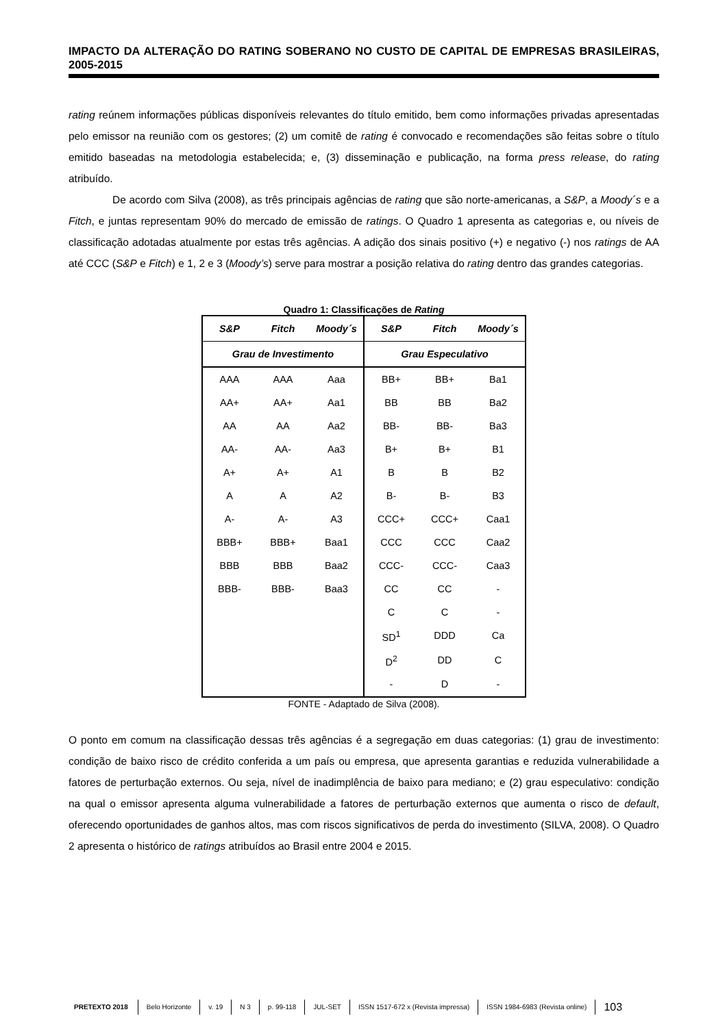IMPACTO DA ALTERAÇÃO DO RATING SOBERANO NO CUSTO DE CAPITAL DE EMPRESAS BRASILEIRAS, 2005-2015
rating reúnem informações públicas disponíveis relevantes do título emitido, bem como informações privadas apresentadas pelo emissor na reunião com os gestores; (2) um comitê de rating é convocado e recomendações são feitas sobre o título emitido baseadas na metodologia estabelecida; e, (3) disseminação e publicação, na forma press release, do rating atribuído.
De acordo com Silva (2008), as três principais agências de rating que são norte-americanas, a S&P, a Moody´s e a Fitch, e juntas representam 90% do mercado de emissão de ratings. O Quadro 1 apresenta as categorias e, ou níveis de classificação adotadas atualmente por estas três agências. A adição dos sinais positivo (+) e negativo (-) nos ratings de AA até CCC (S&P e Fitch) e 1, 2 e 3 (Moody’s) serve para mostrar a posição relativa do rating dentro das grandes categorias.
Quadro 1: Classificações de Rating
| S&P | Fitch | Moody´s | S&P | Fitch | Moody´s |
| --- | --- | --- | --- | --- | --- |
| Grau de Investimento | | | Grau Especulativo | | |
| AAA | AAA | Aaa | BB+ | BB+ | Ba1 |
| AA+ | AA+ | Aa1 | BB | BB | Ba2 |
| AA | AA | Aa2 | BB- | BB- | Ba3 |
| AA- | AA- | Aa3 | B+ | B+ | B1 |
| A+ | A+ | A1 | B | B | B2 |
| A | A | A2 | B- | B- | B3 |
| A- | A- | A3 | CCC+ | CCC+ | Caa1 |
| BBB+ | BBB+ | Baa1 | CCC | CCC | Caa2 |
| BBB | BBB | Baa2 | CCC- | CCC- | Caa3 |
| BBB- | BBB- | Baa3 | CC | CC | - |
| | | | C | C | - |
| | | | SD<sup>1</sup> | DDD | Ca |
| | | | D<sup>2</sup> | DD | C |
| | | | - | D | - |
FONTE - Adaptado de Silva (2008).
O ponto em comum na classificação dessas três agências é a segregação em duas categorias: (1) grau de investimento: condição de baixo risco de crédito conferida a um país ou empresa, que apresenta garantias e reduzida vulnerabilidade a fatores de perturbação externos. Ou seja, nível de inadimplência de baixo para mediano; e (2) grau especulativo: condição na qual o emissor apresenta alguma vulnerabilidade a fatores de perturbação externos que aumenta o risco de default, oferecendo oportunidades de ganhos altos, mas com riscos significativos de perda do investimento (SILVA, 2008). O Quadro 2 apresenta o histórico de ratings atribuídos ao Brasil entre 2004 e 2015.
PRETEXTO 2018 Belo Horizonte v. 19 N 3 p. 99-118 JUL-SET ISSN 1517-672 x (Revista impressa) ISSN 1984-6983 (Revista online) 103